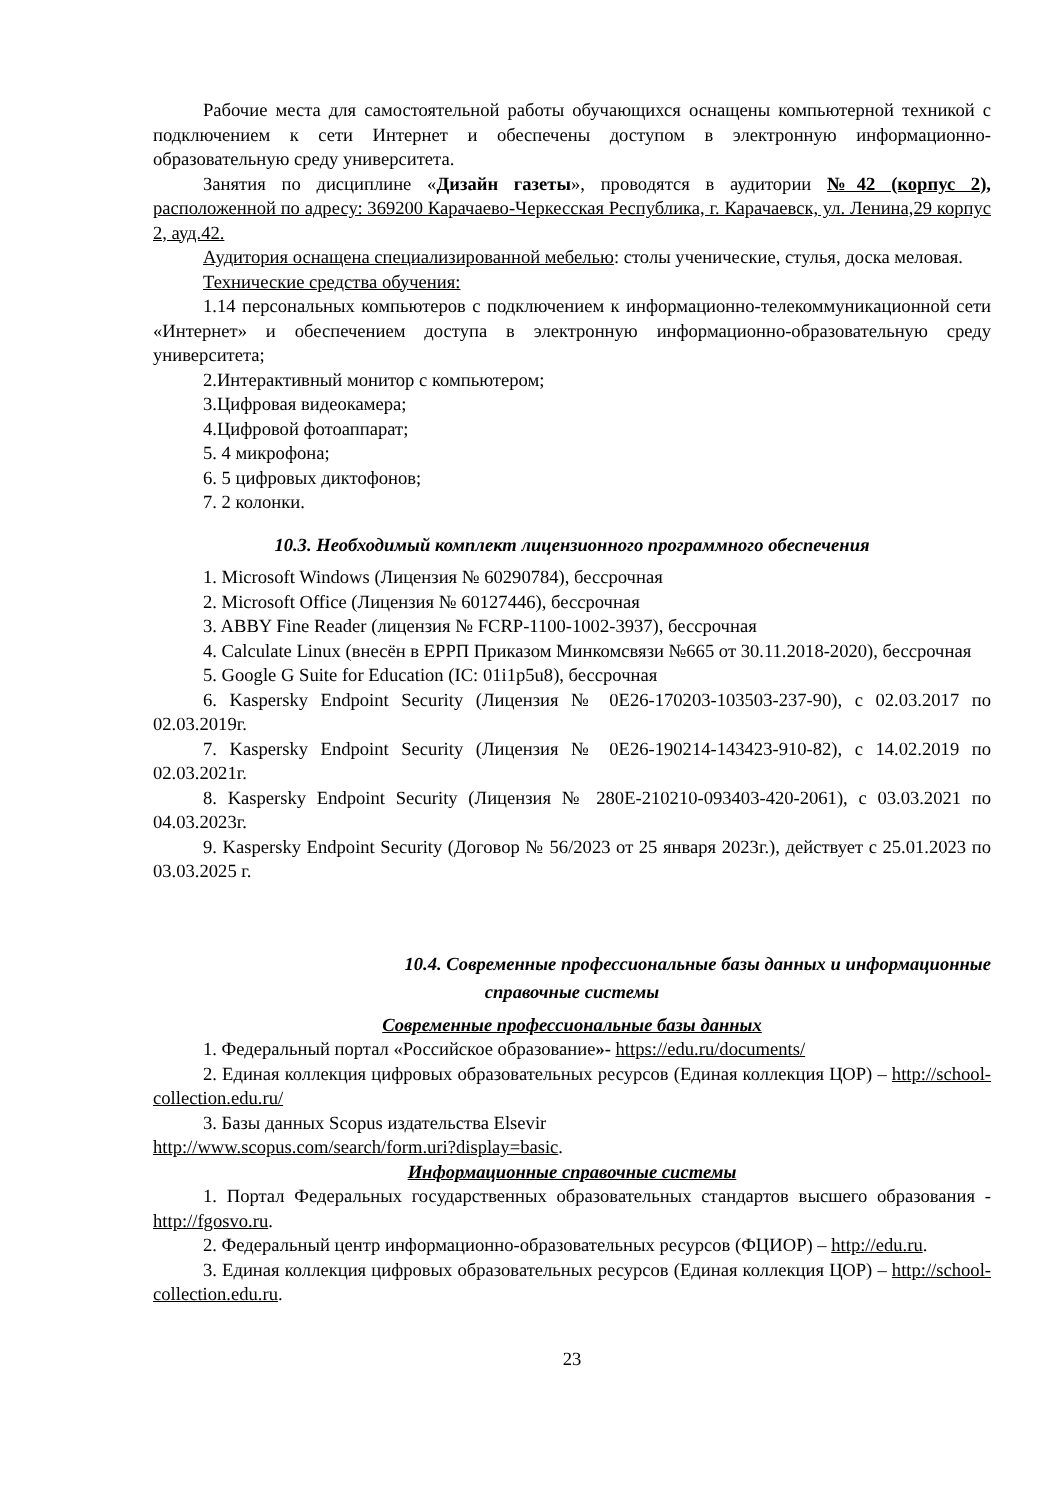Рабочие места для самостоятельной работы обучающихся оснащены компьютерной техникой с подключением к сети Интернет и обеспечены доступом в электронную информационно-образовательную среду университета.
Занятия по дисциплине «Дизайн газеты», проводятся в аудитории №42 (корпус 2), расположенной по адресу: 369200 Карачаево-Черкесская Республика, г. Карачаевск, ул. Ленина,29 корпус 2, ауд.42.
Аудитория оснащена специализированной мебелью: столы ученические, стулья, доска меловая.
Технические средства обучения:
1.14 персональных компьютеров с подключением к информационно-телекоммуникационной сети «Интернет» и обеспечением доступа в электронную информационно-образовательную среду университета;
2.Интерактивный монитор с компьютером;
3.Цифровая видеокамера;
4.Цифровой фотоаппарат;
5. 4 микрофона;
6. 5 цифровых диктофонов;
7. 2 колонки.
10.3. Необходимый комплект лицензионного программного обеспечения
1. Microsoft Windows (Лицензия № 60290784), бессрочная
2. Microsoft Office (Лицензия № 60127446), бессрочная
3. ABBY Fine Reader (лицензия № FCRP-1100-1002-3937), бессрочная
4. Calculate Linux (внесён в ЕРРП Приказом Минкомсвязи №665 от 30.11.2018-2020), бессрочная
5. Google G Suite for Education (IC: 01i1p5u8), бессрочная
6. Kaspersky Endpoint Security (Лицензия № 0E26-170203-103503-237-90), с 02.03.2017 по 02.03.2019г.
7. Kaspersky Endpoint Security (Лицензия № 0E26-190214-143423-910-82), с 14.02.2019 по 02.03.2021г.
8. Kaspersky Endpoint Security (Лицензия № 280E-210210-093403-420-2061), с 03.03.2021 по 04.03.2023г.
9. Kaspersky Endpoint Security (Договор № 56/2023 от 25 января 2023г.), действует с 25.01.2023 по 03.03.2025 г.
10.4. Современные профессиональные базы данных и информационные
справочные системы
Современные профессиональные базы данных
1. Федеральный портал «Российское образование»- https://edu.ru/documents/
2. Единая коллекция цифровых образовательных ресурсов (Единая коллекция ЦОР) – http://school-collection.edu.ru/
3. Базы данных Scopus издательства Elsevir
http://www.scopus.com/search/form.uri?display=basic.
Информационные справочные системы
1. Портал Федеральных государственных образовательных стандартов высшего образования - http://fgosvo.ru.
2. Федеральный центр информационно-образовательных ресурсов (ФЦИОР) – http://edu.ru.
3. Единая коллекция цифровых образовательных ресурсов (Единая коллекция ЦОР) – http://school-collection.edu.ru.
23